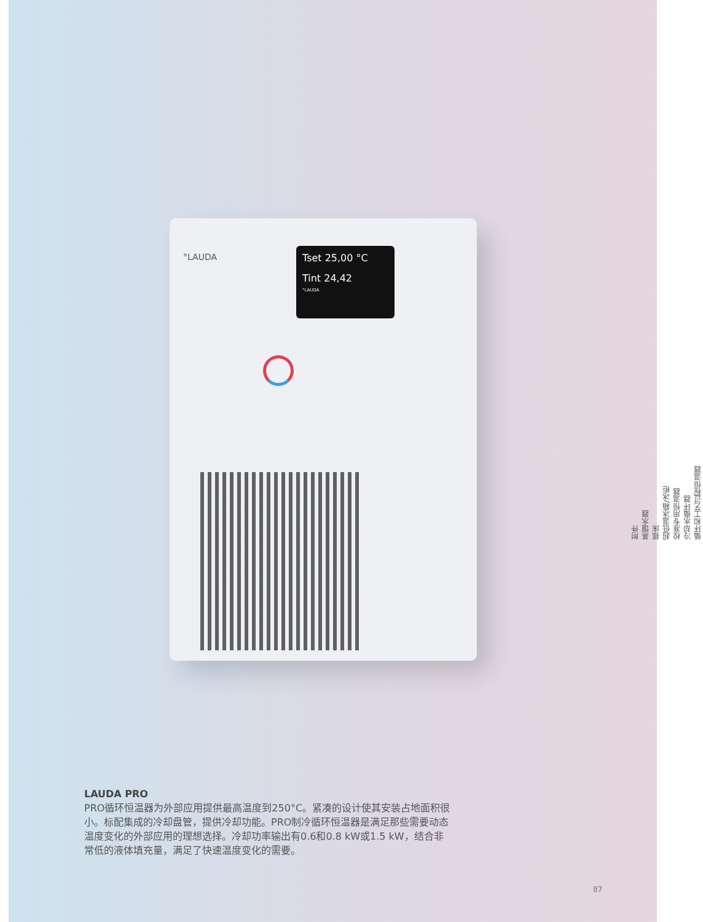°LAUDA
Tset 25,00 °C
Tint 24,42
°LAUDA
LAUDA PRO
PRO循环恒温器为外部应用提供最高温度到250°C。紧凑的设计使其安装占地面积很小。标配集成的冷却盘管，提供冷却功能。PRO制冷循环恒温器是满足那些需要动态温度变化的外部应用的理想选择。冷却功率输出有0.6和0.8 kW或1.5 kW，结合非常低的液体填充量，满足了快速温度变化的需要。
附件
蒸馏水器
摇床
超低温冰箱/冰柜
校准专用恒温器
冷却水循环器
循环和工艺过程恒温器
87